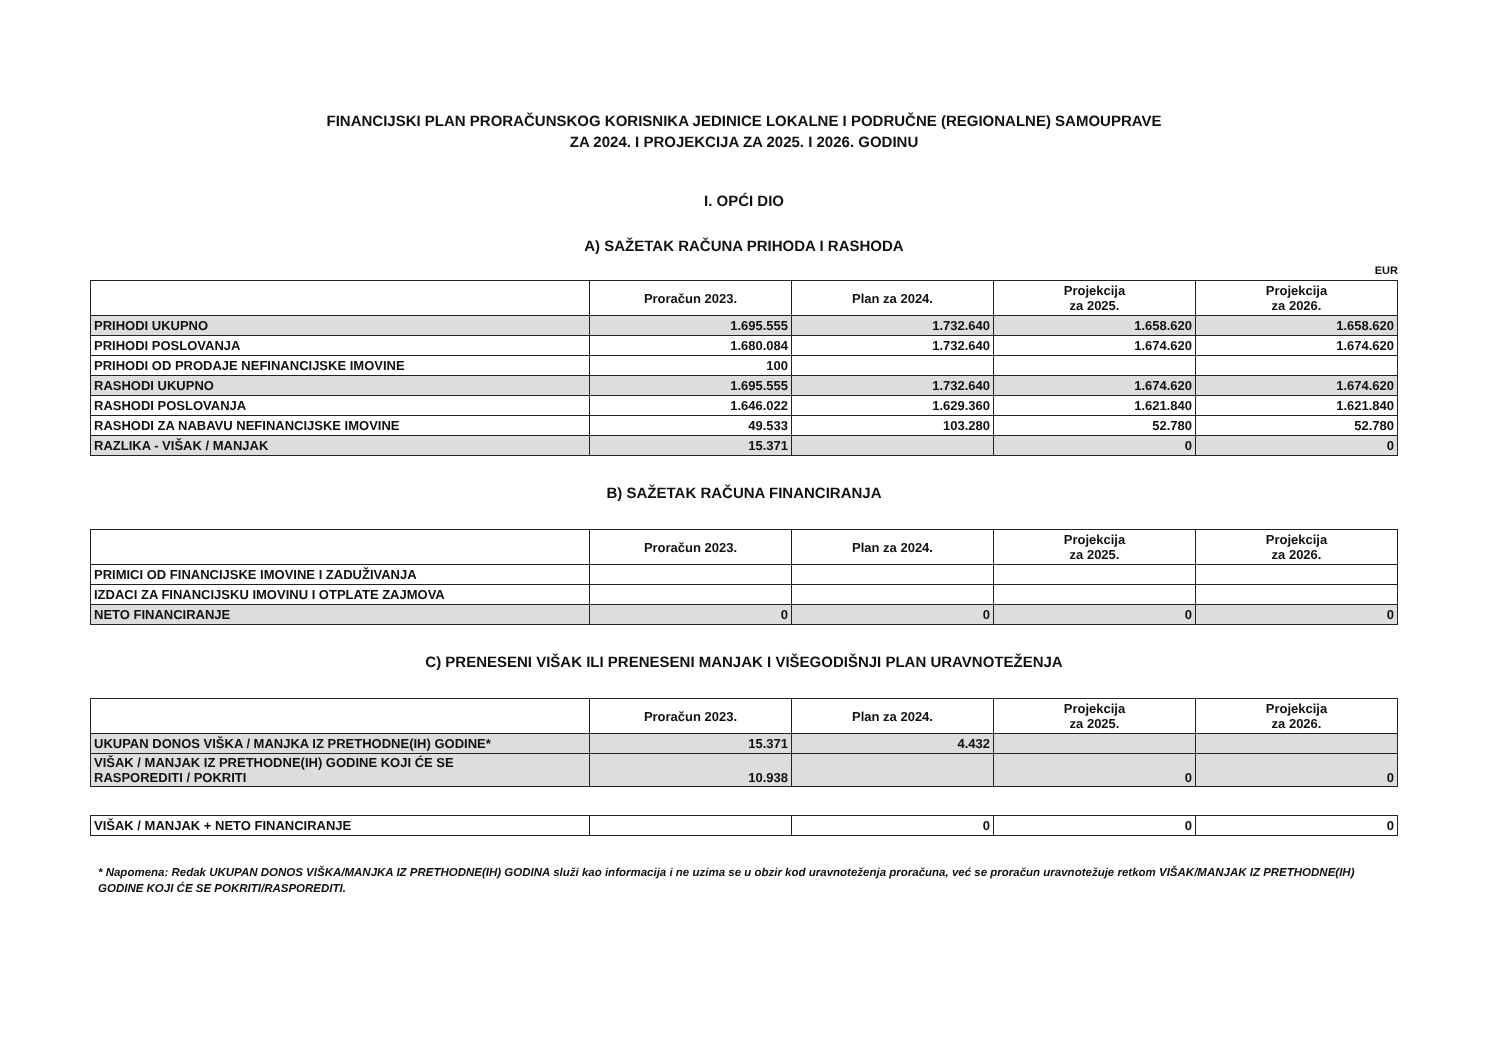FINANCIJSKI PLAN PRORAČUNSKOG KORISNIKA JEDINICE LOKALNE I PODRUČNE (REGIONALNE) SAMOUPRAVE
ZA 2024. I PROJEKCIJA ZA 2025. I 2026. GODINU
I. OPĆI DIO
A) SAŽETAK RAČUNA PRIHODA I RASHODA
EUR
| | Proračun 2023. | Plan za 2024. | Projekcija za 2025. | Projekcija za 2026. |
| --- | --- | --- | --- | --- |
| PRIHODI UKUPNO | 1.695.555 | 1.732.640 | 1.658.620 | 1.658.620 |
| PRIHODI POSLOVANJA | 1.680.084 | 1.732.640 | 1.674.620 | 1.674.620 |
| PRIHODI OD PRODAJE NEFINANCIJSKE IMOVINE | 100 | | | |
| RASHODI UKUPNO | 1.695.555 | 1.732.640 | 1.674.620 | 1.674.620 |
| RASHODI POSLOVANJA | 1.646.022 | 1.629.360 | 1.621.840 | 1.621.840 |
| RASHODI ZA NABAVU NEFINANCIJSKE IMOVINE | 49.533 | 103.280 | 52.780 | 52.780 |
| RAZLIKA - VIŠAK / MANJAK | 15.371 | | 0 | 0 |
B) SAŽETAK RAČUNA FINANCIRANJA
| | Proračun 2023. | Plan za 2024. | Projekcija za 2025. | Projekcija za 2026. |
| --- | --- | --- | --- | --- |
| PRIMICI OD FINANCIJSKE IMOVINE I ZADUŽIVANJA | | | | |
| IZDACI ZA FINANCIJSKU IMOVINU I OTPLATE ZAJMOVA | | | | |
| NETO FINANCIRANJE | 0 | 0 | 0 | 0 |
C) PRENESENI VIŠAK ILI PRENESENI MANJAK I VIŠEGODIŠNJI PLAN URAVNOTEŽENJA
| | Proračun 2023. | Plan za 2024. | Projekcija za 2025. | Projekcija za 2026. |
| --- | --- | --- | --- | --- |
| UKUPAN DONOS VIŠKA / MANJKA IZ PRETHODNE(IH) GODINE* | 15.371 | 4.432 | | |
| VIŠAK / MANJAK IZ PRETHODNE(IH) GODINE KOJI ĆE SE RASPOREDITI / POKRITI | 10.938 | | 0 | 0 |
| VIŠAK / MANJAK + NETO FINANCIRANJE | | 0 | 0 | 0 |
* Napomena: Redak UKUPAN DONOS VIŠKA/MANJKA IZ PRETHODNE(IH) GODINA služi kao informacija i ne uzima se u obzir kod uravnoteženja proračuna, već se proračun uravnotežuje retkom VIŠAK/MANJAK IZ PRETHODNE(IH) GODINE KOJI ĆE SE POKRITI/RASPOREDITI.